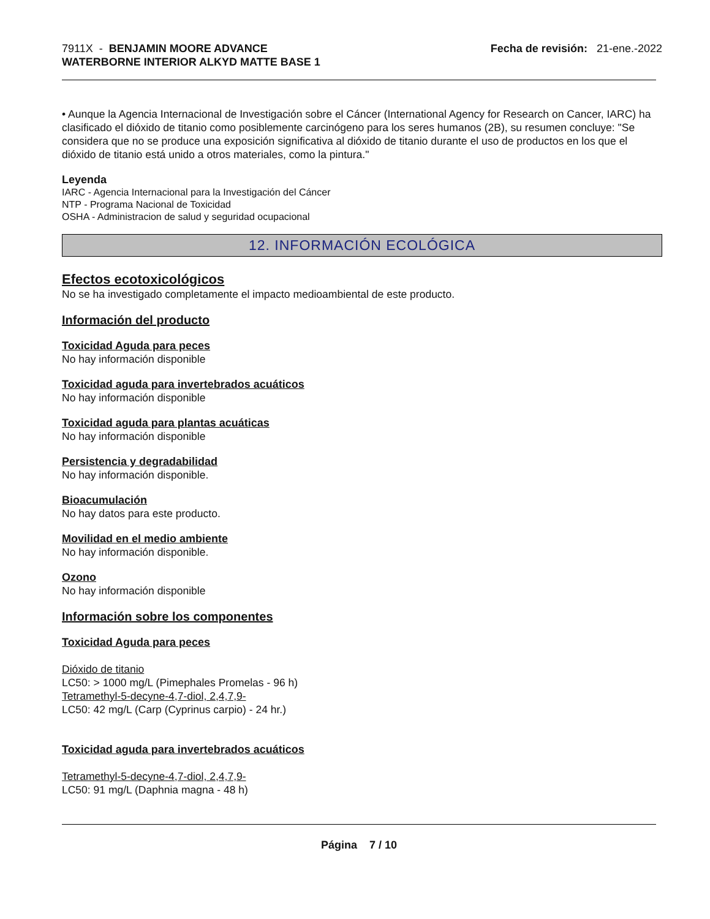7911X - BENJAMIN MOORE ADVANCE
WATERBORNE INTERIOR ALKYD MATTE BASE 1
Fecha de revisión: 21-ene.-2022
• Aunque la Agencia Internacional de Investigación sobre el Cáncer (International Agency for Research on Cancer, IARC) ha clasificado el dióxido de titanio como posiblemente carcinógeno para los seres humanos (2B), su resumen concluye: "Se considera que no se produce una exposición significativa al dióxido de titanio durante el uso de productos en los que el dióxido de titanio está unido a otros materiales, como la pintura."
Leyenda
IARC - Agencia Internacional para la Investigación del Cáncer
NTP - Programa Nacional de Toxicidad
OSHA - Administracion de salud y seguridad ocupacional
12. INFORMACIÓN ECOLÓGICA
Efectos ecotoxicológicos
No se ha investigado completamente el impacto medioambiental de este producto.
Información del producto
Toxicidad Aguda para peces
No hay información disponible
Toxicidad aguda para invertebrados acuáticos
No hay información disponible
Toxicidad aguda para plantas acuáticas
No hay información disponible
Persistencia y degradabilidad
No hay información disponible.
Bioacumulación
No hay datos para este producto.
Movilidad en el medio ambiente
No hay información disponible.
Ozono
No hay información disponible
Información sobre los componentes
Toxicidad Aguda para peces
Dióxido de titanio
LC50: > 1000 mg/L (Pimephales Promelas - 96 h)
Tetramethyl-5-decyne-4,7-diol, 2,4,7,9-
LC50: 42 mg/L (Carp (Cyprinus carpio) - 24 hr.)
Toxicidad aguda para invertebrados acuáticos
Tetramethyl-5-decyne-4,7-diol, 2,4,7,9-
LC50: 91 mg/L (Daphnia magna - 48 h)
Página 7 / 10